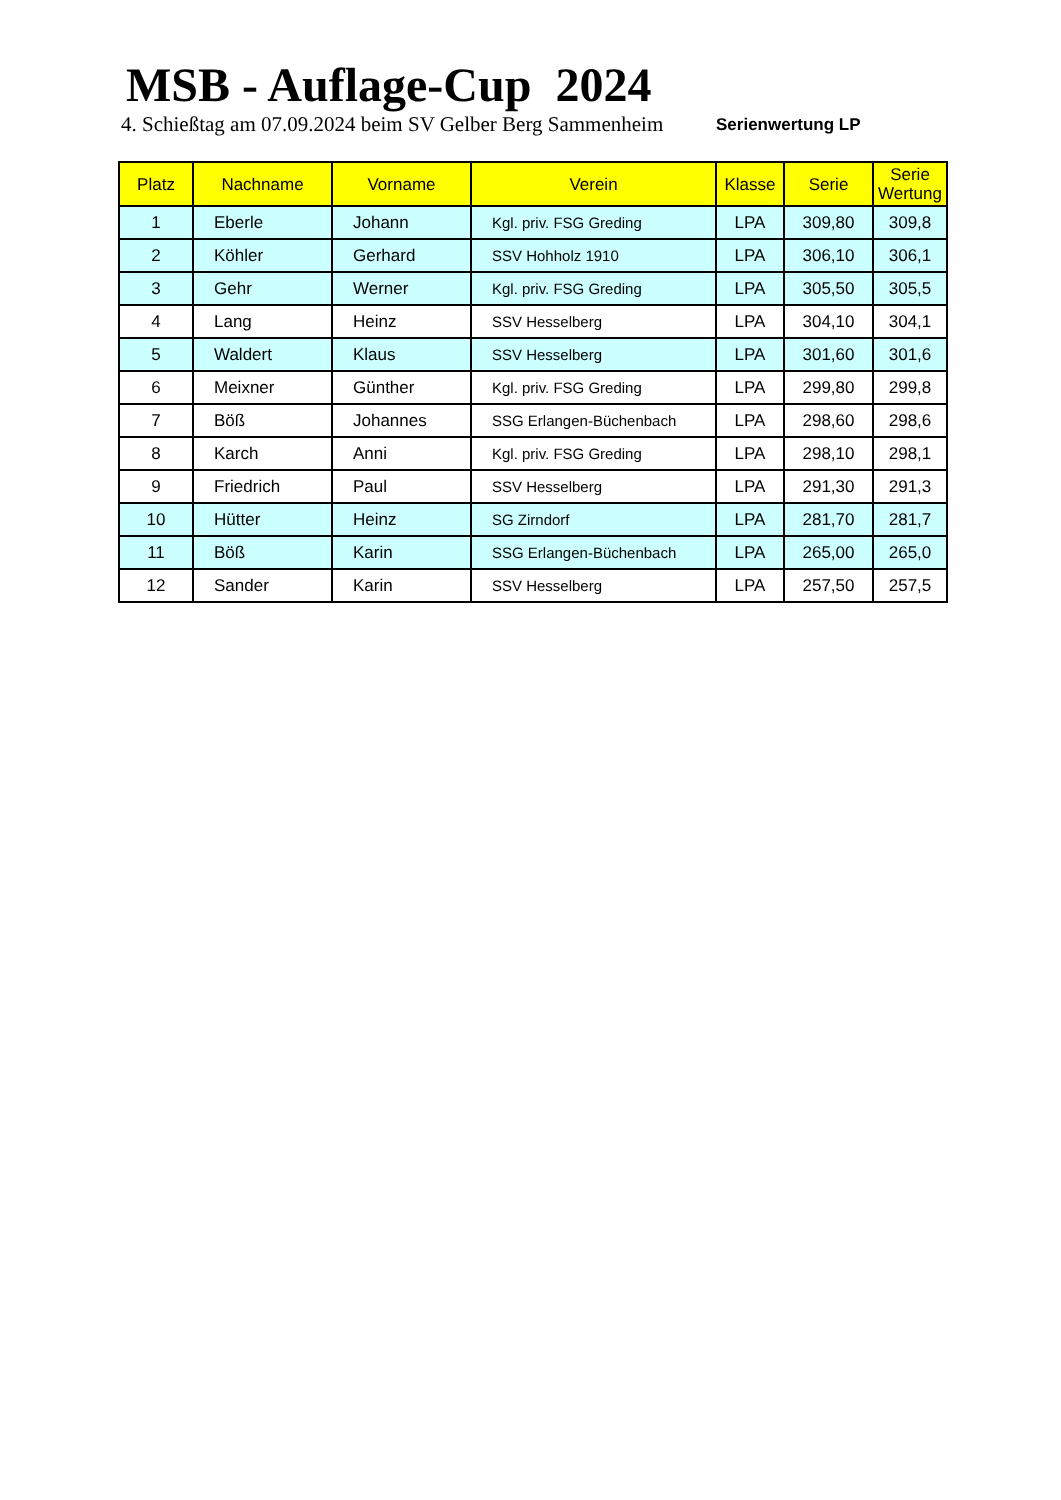MSB - Auflage-Cup 2024
4. Schießtag am 07.09.2024 beim SV Gelber Berg Sammenheim
Serienwertung LP
| Platz | Nachname | Vorname | Verein | Klasse | Serie | Serie Wertung |
| --- | --- | --- | --- | --- | --- | --- |
| 1 | Eberle | Johann | Kgl. priv. FSG Greding | LPA | 309,80 | 309,8 |
| 2 | Köhler | Gerhard | SSV Hohholz 1910 | LPA | 306,10 | 306,1 |
| 3 | Gehr | Werner | Kgl. priv. FSG Greding | LPA | 305,50 | 305,5 |
| 4 | Lang | Heinz | SSV Hesselberg | LPA | 304,10 | 304,1 |
| 5 | Waldert | Klaus | SSV Hesselberg | LPA | 301,60 | 301,6 |
| 6 | Meixner | Günther | Kgl. priv. FSG Greding | LPA | 299,80 | 299,8 |
| 7 | Böß | Johannes | SSG Erlangen-Büchenbach | LPA | 298,60 | 298,6 |
| 8 | Karch | Anni | Kgl. priv. FSG Greding | LPA | 298,10 | 298,1 |
| 9 | Friedrich | Paul | SSV Hesselberg | LPA | 291,30 | 291,3 |
| 10 | Hütter | Heinz | SG Zirndorf | LPA | 281,70 | 281,7 |
| 11 | Böß | Karin | SSG Erlangen-Büchenbach | LPA | 265,00 | 265,0 |
| 12 | Sander | Karin | SSV Hesselberg | LPA | 257,50 | 257,5 |